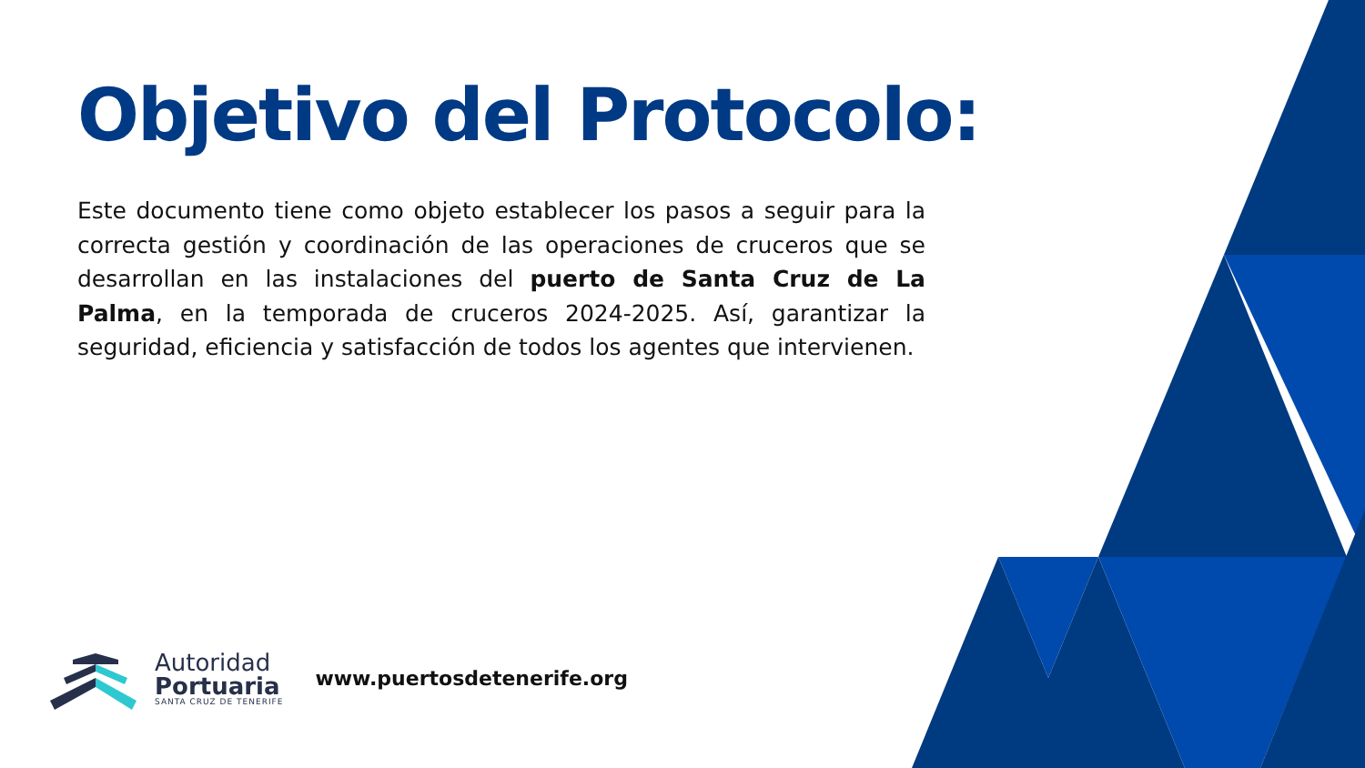Objetivo del Protocolo:
Este documento tiene como objeto establecer los pasos a seguir para la correcta gestión y coordinación de las operaciones de cruceros que se desarrollan en las instalaciones del puerto de Santa Cruz de La Palma, en la temporada de cruceros 2024-2025. Así, garantizar la seguridad, eficiencia y satisfacción de todos los agentes que intervienen.
Autoridad
Portuaria
SANTA CRUZ DE TENERIFE
www.puertosdetenerife.org